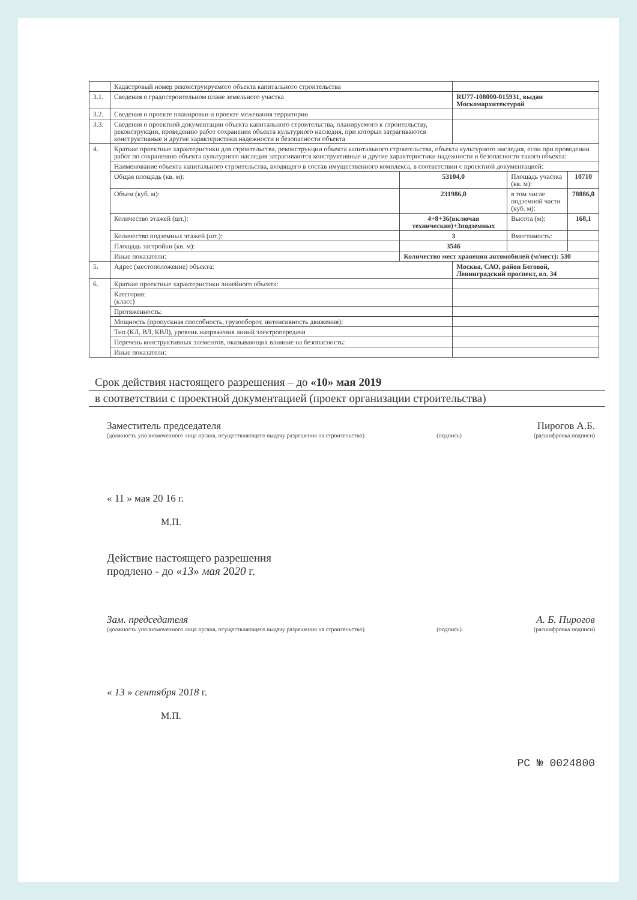| | Кадастровый номер реконструируемого объекта капитального строительства | | | | |
| 3.1. | Сведения о градостроительном плане земельного участка | | RU77-108000-015931, выдан Москомархитектурой | | |
| 3.2. | Сведения о проекте планировки и проекте межевания территории | | | | |
| 3.3. | Сведения о проектной документации объекта капитального строительства, планируемого к строительству, реконструкции, проведению работ сохранения объекта культурного наследия, при которых затрагиваются конструктивные и другие характеристики надежности и безопасности объекта | | | | |
| 4. | Краткие проектные характеристики для строительства, реконструкции объекта капитального строительства, объекта культурного наследия, если при проведении работ по сохранению объекта культурного наследия затрагиваются конструктивные и другие характеристики надежности и безопасности такого объекта: | | | | |
| | Наименование объекта капитального строительства, входящего в состав имущественного комплекса, в соответствии с проектной документацией: | | | | |
| | Общая площадь (кв. м): | 53104,0 | | Площадь участка (кв. м): | 10710 |
| | Объем (куб. м): | 231986,0 | | в том числе подземной части (куб. м): | 78886,0 |
| | Количество этажей (шт.): | 4+8+36(включая технические)+3подземных | | Высота (м): | 168,1 |
| | Количество подземных этажей (шт.): | 3 | | Вместимость: | |
| | Площадь застройки (кв. м): | 3546 | | | |
| | Иные показатели: | Количество мест хранения автомобилей (м/мест): 530 | | | |
| 5. | Адрес (местоположение) объекта: | | Москва, САО, район Беговой, Ленинградский проспект, вл. 34 | | |
| 6. | Краткие проектные характеристики линейного объекта: | | | | |
| | Категория: (класс) | | | | |
| | Протяженность: | | | | |
| | Мощность (пропускная способность, грузооборот, интенсивность движения): | | | | |
| | Тип (КЛ, ВЛ, КВЛ), уровень напряжения линий электропередачи | | | | |
| | Перечень конструктивных элементов, оказывающих влияние на безопасность: | | | | |
| | Иные показатели: | | | | |
Срок действия настоящего разрешения – до «10» мая 2019
в соответствии с проектной документацией (проект организации строительства)
Заместитель председателя Пирогов А.Б.
(должность уполномоченного лица органа, осуществляющего выдачу разрешения на строительство) (подпись) (расшифровка подписи)
« 11 » мая 20 16 г.
М.П.
Действие настоящего разрешения
продлено - до «13» мая 2020 г.
Зам. председателя А. Б. Пирогов
(должность уполномоченного лица органа, осуществляющего выдачу разрешения на строительство) (подпись) (расшифровка подписи)
« 13 » сентября 2018 г.
М.П.
РС № 0024800